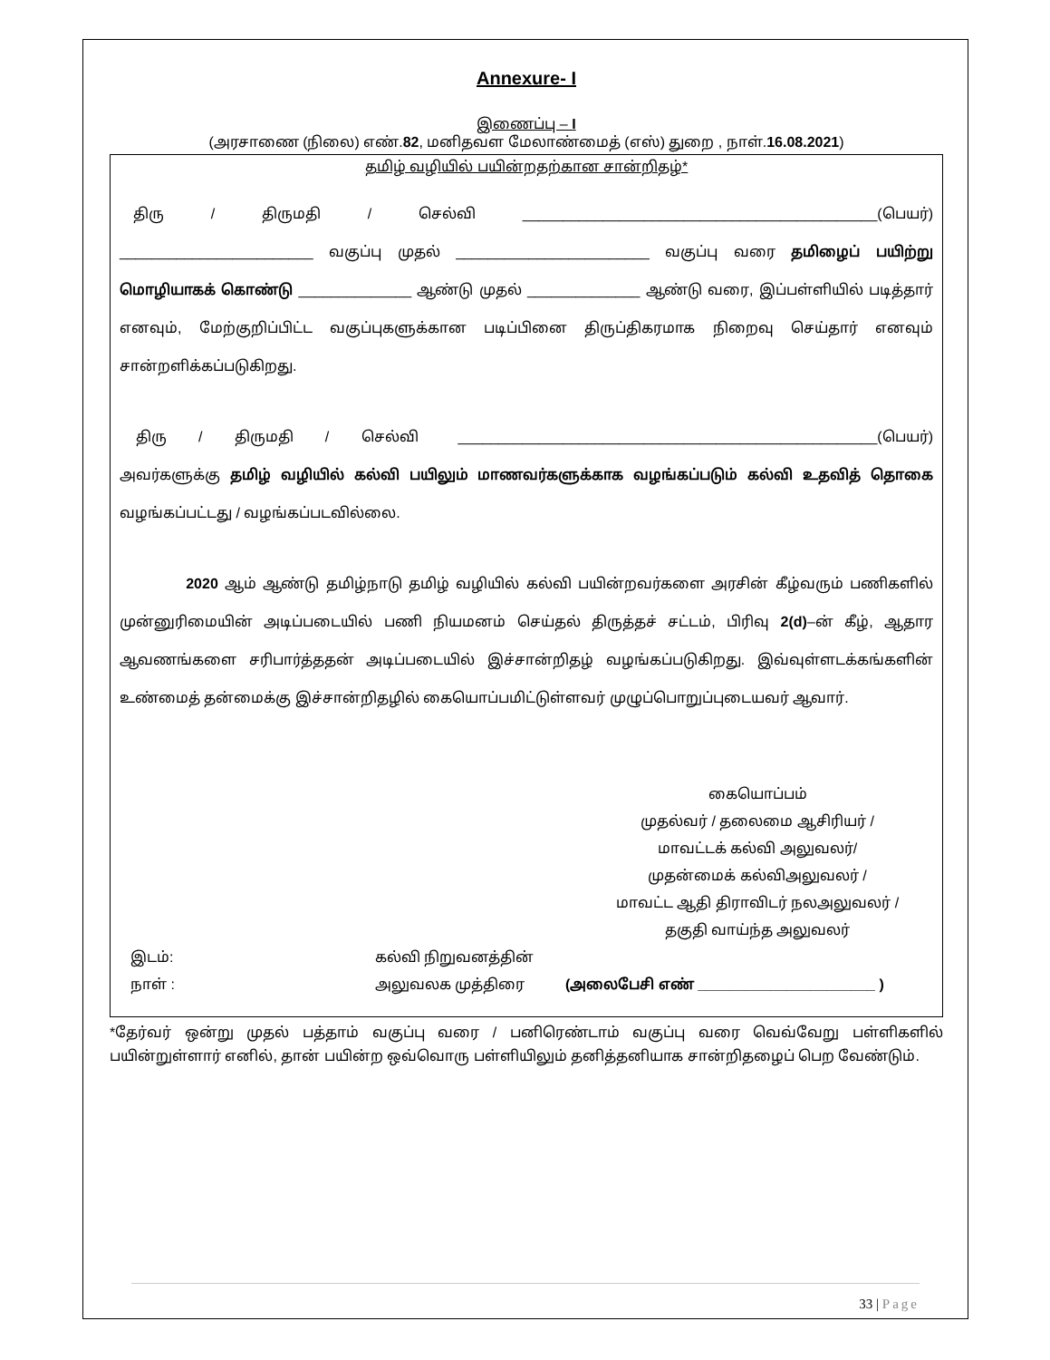Annexure- I
இணைப்பு – I
(அரசாணை (நிலை) எண்.82, மனிதவள மேலாண்மைத் (எஸ்) துறை , நாள்.16.08.2021)
தமிழ் வழியில் பயின்றதற்கான சான்றிதழ்*
திரு / திருமதி / செல்வி ____________________________________________(பெயர்) ________________________ வகுப்பு முதல் ________________________ வகுப்பு வரை தமிழைப் பயிற்று மொழியாகக் கொண்டு ______________ ஆண்டு முதல் ______________ ஆண்டு வரை, இப்பள்ளியில் படித்தார் எனவும், மேற்குறிப்பிட்ட வகுப்புகளுக்கான படிப்பினை திருப்திகரமாக நிறைவு செய்தார் எனவும் சான்றளிக்கப்படுகிறது.
திரு / திருமதி / செல்வி ____________________________________________________(பெயர்) அவர்களுக்கு தமிழ் வழியில் கல்வி பயிலும் மாணவர்களுக்காக வழங்கப்படும் கல்வி உதவித் தொகை வழங்கப்பட்டது / வழங்கப்படவில்லை.
2020 ஆம் ஆண்டு தமிழ்நாடு தமிழ் வழியில் கல்வி பயின்றவர்களை அரசின் கீழ்வரும் பணிகளில் முன்னுரிமையின் அடிப்படையில் பணி நியமனம் செய்தல் திருத்தச் சட்டம், பிரிவு 2(d)–ன் கீழ், ஆதார ஆவணங்களை சரிபார்த்ததன் அடிப்படையில் இச்சான்றிதழ் வழங்கப்படுகிறது. இவ்வுள்ளடக்கங்களின் உண்மைத் தன்மைக்கு இச்சான்றிதழில் கையொப்பமிட்டுள்ளவர் முழுப்பொறுப்புடையவர் ஆவார்.
கையொப்பம்
முதல்வர் / தலைமை ஆசிரியர் /
மாவட்டக் கல்வி அலுவலர்/
முதன்மைக் கல்விஅலுவலர் /
மாவட்ட ஆதி திராவிடர் நலஅலுவலர் /
தகுதி வாய்ந்த அலுவலர்
இடம்:
நாள் :
கல்வி நிறுவனத்தின்
அலுவலக முத்திரை
(அலைபேசி எண் ______________________ )
*தேர்வர் ஒன்று முதல் பத்தாம் வகுப்பு வரை / பனிரெண்டாம் வகுப்பு வரை வெவ்வேறு பள்ளிகளில் பயின்றுள்ளார் எனில், தான் பயின்ற ஒவ்வொரு பள்ளியிலும் தனித்தனியாக சான்றிதழைப் பெற வேண்டும்.
33 | Page